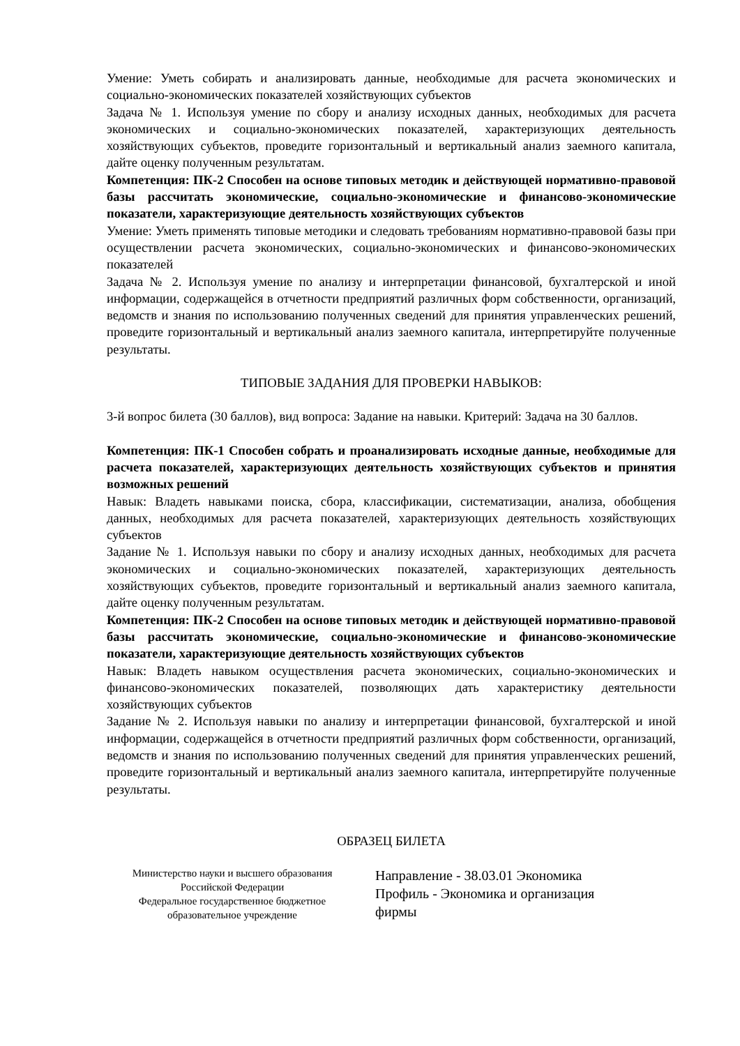Умение: Уметь собирать и анализировать данные, необходимые для расчета экономических и социально-экономических показателей хозяйствующих субъектов
Задача № 1. Используя умение по сбору и анализу исходных данных, необходимых для расчета экономических и социально-экономических показателей, характеризующих деятельность хозяйствующих субъектов, проведите горизонтальный и вертикальный анализ заемного капитала, дайте оценку полученным результатам.
Компетенция: ПК-2 Способен на основе типовых методик и действующей нормативно-правовой базы рассчитать экономические, социально-экономические и финансово-экономические показатели, характеризующие деятельность хозяйствующих субъектов
Умение: Уметь применять типовые методики и следовать требованиям нормативно-правовой базы при осуществлении расчета экономических, социально-экономических и финансово-экономических показателей
Задача № 2. Используя умение по анализу и интерпретации финансовой, бухгалтерской и иной информации, содержащейся в отчетности предприятий различных форм собственности, организаций, ведомств и знания по использованию полученных сведений для принятия управленческих решений, проведите горизонтальный и вертикальный анализ заемного капитала, интерпретируйте полученные результаты.
ТИПОВЫЕ ЗАДАНИЯ ДЛЯ ПРОВЕРКИ НАВЫКОВ:
3-й вопрос билета (30 баллов), вид вопроса: Задание на навыки. Критерий: Задача на 30 баллов.
Компетенция: ПК-1 Способен собрать и проанализировать исходные данные, необходимые для расчета показателей, характеризующих деятельность хозяйствующих субъектов и принятия возможных решений
Навык: Владеть навыками поиска, сбора, классификации, систематизации, анализа, обобщения данных, необходимых для расчета показателей, характеризующих деятельность хозяйствующих субъектов
Задание № 1. Используя навыки по сбору и анализу исходных данных, необходимых для расчета экономических и социально-экономических показателей, характеризующих деятельность хозяйствующих субъектов, проведите горизонтальный и вертикальный анализ заемного капитала, дайте оценку полученным результатам.
Компетенция: ПК-2 Способен на основе типовых методик и действующей нормативно-правовой базы рассчитать экономические, социально-экономические и финансово-экономические показатели, характеризующие деятельность хозяйствующих субъектов
Навык: Владеть навыком осуществления расчета экономических, социально-экономических и финансово-экономических показателей, позволяющих дать характеристику деятельности хозяйствующих субъектов
Задание № 2. Используя навыки по анализу и интерпретации финансовой, бухгалтерской и иной информации, содержащейся в отчетности предприятий различных форм собственности, организаций, ведомств и знания по использованию полученных сведений для принятия управленческих решений, проведите горизонтальный и вертикальный анализ заемного капитала, интерпретируйте полученные результаты.
ОБРАЗЕЦ БИЛЕТА
Министерство науки и высшего образования
Российской Федерации
Федеральное государственное бюджетное
образовательное учреждение
Направление - 38.03.01 Экономика
Профиль - Экономика и организация
фирмы